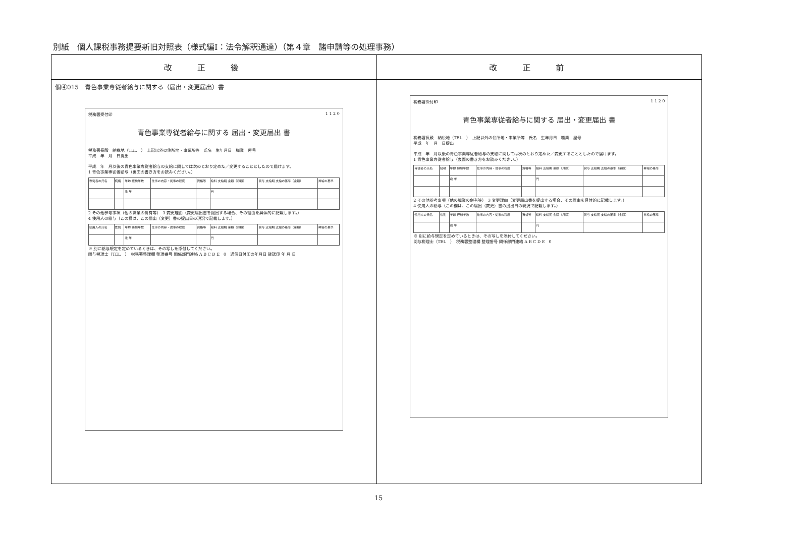別紙　個人課税事務提要新旧対照表（様式編Ⅰ：法令解釈通達）（第４章　諸申請等の処理事務）
| 改正後 | 改正前 |
| 個④015 青色事業専従者給与に関する（届出・変更届出）書 税務署受付印 1 1 2 0 青色事業専従者給与に関する 届出・変更届出 書 税務署長殿 納税地（TEL ） 上記以外の住所地・事業所等 氏名 生年月日 職業 屋号 平成 年 月 日提出 平成 年 月以後の青色事業専従者給与の支給に関しては次のとおり定めた／変更することとしたので届けます。 1 青色事業専従者給与（裏面の書き方をお読みください。） / 専従者の氏名 / 続柄 / 年齢 経験年数 / 仕事の内容・従事の程度 / 資格等 / 給料 支給期 金額（月額） / 賞与 支給期 支給の基準（金額） / 昇給の基準 / / / / 歳 年 / / / 円 / / / 2 その他参考事項（他の職業の併有等） 3 変更理由（変更届出書を提出する場合、その理由を具体的に記載します。） 4 使用人の給与（この欄は、この届出（変更）書の提出日の現況で記載します。） / 使用人の氏名 / 性別 / 年齢 経験年数 / 仕事の内容・従事の程度 / 資格等 / 給料 支給期 金額（月額） / 賞与 支給期 支給の基準（金額） / 昇給の基準 / / / / 歳 年 / / / 円 / / / ※ 別に給与規定を定めているときは、その写しを添付してください。 関与税理士（TEL ） 税務署整理欄 整理番号 関係部門連絡 A B C D E 0 通信日付印の年月日 確認印 年 月 日 | 税務署受付印 1 1 2 0 青色事業専従者給与に関する 届出・変更届出 書 税務署長殿 納税地（TEL ） 上記以外の住所地・事業所等 氏名 生年月日 職業 屋号 平成 年 月 日提出 平成 年 月以後の青色事業専従者給与の支給に関しては次のとおり定めた／変更することとしたので届けます。 1 青色事業専従者給与（裏面の書き方をお読みください。） / 専従者の氏名 / 続柄 / 年齢 経験年数 / 仕事の内容・従事の程度 / 資格等 / 給料 支給期 金額（月額） / 賞与 支給期 支給の基準（金額） / 昇給の基準 / / / / 歳 年 / / / 円 / / / 2 その他参考事項（他の職業の併有等） 3 変更理由（変更届出書を提出する場合、その理由を具体的に記載します。） 4 使用人の給与（この欄は、この届出（変更）書の提出日の現況で記載します。） / 使用人の氏名 / 性別 / 年齢 経験年数 / 仕事の内容・従事の程度 / 資格等 / 給料 支給期 金額（月額） / 賞与 支給期 支給の基準（金額） / 昇給の基準 / / / / 歳 年 / / / 円 / / / ※ 別に給与規定を定めているときは、その写しを添付してください。 関与税理士（TEL ） 税務署整理欄 整理番号 関係部門連絡 A B C D E 0 |
15